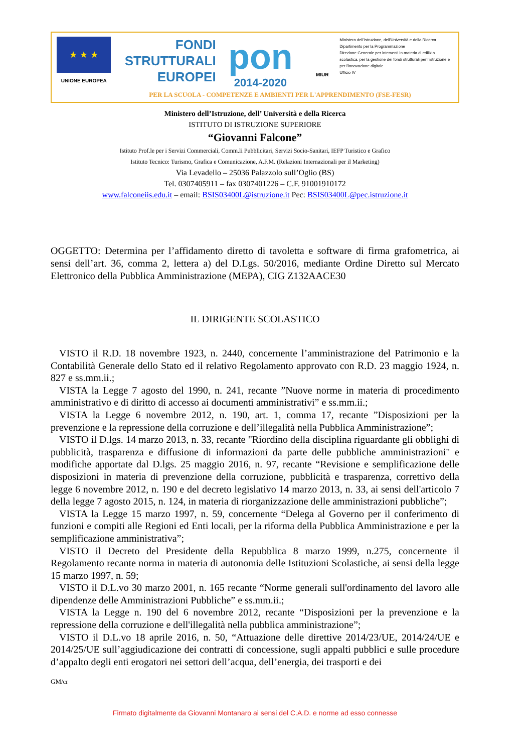★ ★ ★
UNIONE EUROPEA
FONDI
STRUTTURALI
EUROPEI
pon
2014-2020
MIUR
Ministero dell'Istruzione, dell'Università e della Ricerca
Dipartimento per la Programmazione
Direzione Generale per interventi in materia di edilizia scolastica, per la gestione dei fondi strutturali per l'istruzione e per l'innovazione digitale
Ufficio IV
PER LA SCUOLA - COMPETENZE E AMBIENTI PER L'APPRENDIMENTO (FSE-FESR)
Ministero dell’Istruzione, dell’ Università e della Ricerca
ISTITUTO DI ISTRUZIONE SUPERIORE
“Giovanni Falcone”
Istituto Prof.le per i Servizi Commerciali, Comm.li Pubblicitari, Servizi Socio-Sanitari, IEFP Turistico e Grafico
Istituto Tecnico: Turismo, Grafica e Comunicazione, A.F.M. (Relazioni Internazionali per il Marketing)
Via Levadello – 25036 Palazzolo sull’Oglio (BS)
Tel. 0307405911 – fax 0307401226 – C.F. 91001910172
www.falconeiis.edu.it – email: BSIS03400L@istruzione.it Pec: BSIS03400L@pec.istruzione.it
OGGETTO: Determina per l’affidamento diretto di tavoletta e software di firma grafometrica, ai sensi dell’art. 36, comma 2, lettera a) del D.Lgs. 50/2016, mediante Ordine Diretto sul Mercato Elettronico della Pubblica Amministrazione (MEPA), CIG Z132AACE30
IL DIRIGENTE SCOLASTICO
VISTO il R.D. 18 novembre 1923, n. 2440, concernente l’amministrazione del Patrimonio e la Contabilità Generale dello Stato ed il relativo Regolamento approvato con R.D. 23 maggio 1924, n. 827 e ss.mm.ii.;
VISTA la Legge 7 agosto del 1990, n. 241, recante ”Nuove norme in materia di procedimento amministrativo e di diritto di accesso ai documenti amministrativi” e ss.mm.ii.;
VISTA la Legge 6 novembre 2012, n. 190, art. 1, comma 17, recante ”Disposizioni per la prevenzione e la repressione della corruzione e dell’illegalità nella Pubblica Amministrazione”;
VISTO il D.lgs. 14 marzo 2013, n. 33, recante "Riordino della disciplina riguardante gli obblighi di pubblicità, trasparenza e diffusione di informazioni da parte delle pubbliche amministrazioni" e modifiche apportate dal D.lgs. 25 maggio 2016, n. 97, recante “Revisione e semplificazione delle disposizioni in materia di prevenzione della corruzione, pubblicità e trasparenza, correttivo della legge 6 novembre 2012, n. 190 e del decreto legislativo 14 marzo 2013, n. 33, ai sensi dell'articolo 7 della legge 7 agosto 2015, n. 124, in materia di riorganizzazione delle amministrazioni pubbliche”;
VISTA la Legge 15 marzo 1997, n. 59, concernente “Delega al Governo per il conferimento di funzioni e compiti alle Regioni ed Enti locali, per la riforma della Pubblica Amministrazione e per la semplificazione amministrativa”;
VISTO il Decreto del Presidente della Repubblica 8 marzo 1999, n.275, concernente il Regolamento recante norma in materia di autonomia delle Istituzioni Scolastiche, ai sensi della legge 15 marzo 1997, n. 59;
VISTO il D.L.vo 30 marzo 2001, n. 165 recante “Norme generali sull'ordinamento del lavoro alle dipendenze delle Amministrazioni Pubbliche” e ss.mm.ii.;
VISTA la Legge n. 190 del 6 novembre 2012, recante “Disposizioni per la prevenzione e la repressione della corruzione e dell'illegalità nella pubblica amministrazione”;
VISTO il D.L.vo 18 aprile 2016, n. 50, “Attuazione delle direttive 2014/23/UE, 2014/24/UE e 2014/25/UE sull’aggiudicazione dei contratti di concessione, sugli appalti pubblici e sulle procedure d’appalto degli enti erogatori nei settori dell’acqua, dell’energia, dei trasporti e dei
GM/cr
Firmato digitalmente da Giovanni Montanaro ai sensi del C.A.D. e norme ad esso connesse